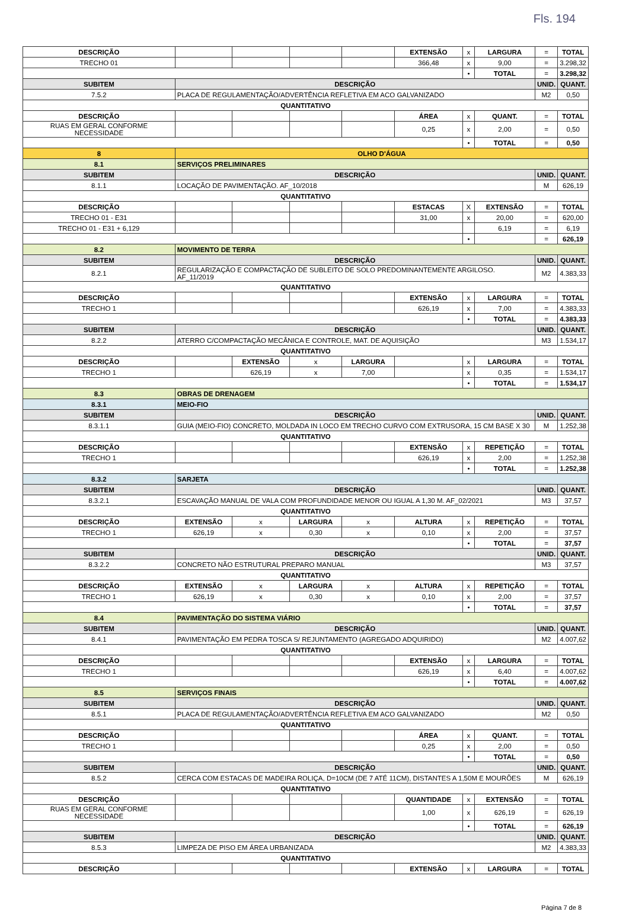Fls. 194
| DESCRIÇÃO | | | | | | EXTENSÃO | x | LARGURA | = | TOTAL |
| TRECHO 01 | | | | | | 366,48 | x | 9,00 | = | 3.298,32 |
| | | | | | | | • | TOTAL | = | 3.298,32 |
| SUBITEM | DESCRIÇÃO | | | | | | | | UNID. | QUANT. |
| 7.5.2 | PLACA DE REGULAMENTAÇÃO/ADVERTÊNCIA REFLETIVA EM ACO GALVANIZADO | | | | | | | | M2 | 0,50 |
| QUANTITATIVO | | | | | | | | | | |
| DESCRIÇÃO | | | | | | ÁREA | x | QUANT. | = | TOTAL |
| RUAS EM GERAL CONFORME NECESSIDADE | | | | | | 0,25 | x | 2,00 | = | 0,50 |
| | | | | | | | • | TOTAL | = | 0,50 |
| 8 | OLHO D'ÁGUA | | | | | | | | | |
| 8.1 | SERVIÇOS PRELIMINARES | | | | | | | | | |
| SUBITEM | DESCRIÇÃO | | | | | | | | UNID. | QUANT. |
| 8.1.1 | LOCAÇÃO DE PAVIMENTAÇÃO. AF_10/2018 | | | | | | | | M | 626,19 |
| QUANTITATIVO | | | | | | | | | | |
| DESCRIÇÃO | | | | | | ESTACAS | X | EXTENSÃO | = | TOTAL |
| TRECHO 01 - E31 | | | | | | 31,00 | x | 20,00 | = | 620,00 |
| TRECHO 01 - E31 + 6,129 | | | | | | | | 6,19 | = | 6,19 |
| | | | | | | | • | | = | 626,19 |
| 8.2 | MOVIMENTO DE TERRA | | | | | | | | | |
| SUBITEM | DESCRIÇÃO | | | | | | | | UNID. | QUANT. |
| 8.2.1 | REGULARIZAÇÃO E COMPACTAÇÃO DE SUBLEITO DE SOLO PREDOMINANTEMENTE ARGILOSO. AF_11/2019 | | | | | | | | M2 | 4.383,33 |
| QUANTITATIVO | | | | | | | | | | |
| DESCRIÇÃO | | | | | | EXTENSÃO | x | LARGURA | = | TOTAL |
| TRECHO 1 | | | | | | 626,19 | x | 7,00 | = | 4.383,33 |
| | | | | | | | • | TOTAL | = | 4.383,33 |
| SUBITEM | DESCRIÇÃO | | | | | | | | UNID. | QUANT. |
| 8.2.2 | ATERRO C/COMPACTAÇÃO MECÂNICA E CONTROLE, MAT. DE AQUISIÇÃO | | | | | | | | M3 | 1.534,17 |
| QUANTITATIVO | | | | | | | | | | |
| DESCRIÇÃO | | | EXTENSÃO | x | LARGURA | | x | LARGURA | = | TOTAL |
| TRECHO 1 | | | 626,19 | x | 7,00 | | x | 0,35 | = | 1.534,17 |
| | | | | | | | • | TOTAL | = | 1.534,17 |
| 8.3 | OBRAS DE DRENAGEM | | | | | | | | | |
| 8.3.1 | MEIO-FIO | | | | | | | | | |
| SUBITEM | DESCRIÇÃO | | | | | | | | UNID. | QUANT. |
| 8.3.1.1 | GUIA (MEIO-FIO) CONCRETO, MOLDADA IN LOCO EM TRECHO CURVO COM EXTRUSORA, 15 CM BASE X 30 | | | | | | | | M | 1.252,38 |
| QUANTITATIVO | | | | | | | | | | |
| DESCRIÇÃO | | | | | | EXTENSÃO | x | REPETIÇÃO | = | TOTAL |
| TRECHO 1 | | | | | | 626,19 | x | 2,00 | = | 1.252,38 |
| | | | | | | | • | TOTAL | = | 1.252,38 |
| 8.3.2 | SARJETA | | | | | | | | | |
| SUBITEM | DESCRIÇÃO | | | | | | | | UNID. | QUANT. |
| 8.3.2.1 | ESCAVAÇÃO MANUAL DE VALA COM PROFUNDIDADE MENOR OU IGUAL A 1,30 M. AF_02/2021 | | | | | | | | M3 | 37,57 |
| QUANTITATIVO | | | | | | | | | | |
| DESCRIÇÃO | | EXTENSÃO | x | LARGURA | x | ALTURA | x | REPETIÇÃO | = | TOTAL |
| TRECHO 1 | | 626,19 | x | 0,30 | x | 0,10 | x | 2,00 | = | 37,57 |
| | | | | | | | • | TOTAL | = | 37,57 |
| SUBITEM | DESCRIÇÃO | | | | | | | | UNID. | QUANT. |
| 8.3.2.2 | CONCRETO NÃO ESTRUTURAL PREPARO MANUAL | | | | | | | | M3 | 37,57 |
| QUANTITATIVO | | | | | | | | | | |
| DESCRIÇÃO | | EXTENSÃO | x | LARGURA | x | ALTURA | x | REPETIÇÃO | = | TOTAL |
| TRECHO 1 | | 626,19 | x | 0,30 | x | 0,10 | x | 2,00 | = | 37,57 |
| | | | | | | | • | TOTAL | = | 37,57 |
| 8.4 | PAVIMENTAÇÃO DO SISTEMA VIÁRIO | | | | | | | | | |
| SUBITEM | DESCRIÇÃO | | | | | | | | UNID. | QUANT. |
| 8.4.1 | PAVIMENTAÇÃO EM PEDRA TOSCA S/ REJUNTAMENTO (AGREGADO ADQUIRIDO) | | | | | | | | M2 | 4.007,62 |
| QUANTITATIVO | | | | | | | | | | |
| DESCRIÇÃO | | | | | | EXTENSÃO | x | LARGURA | = | TOTAL |
| TRECHO 1 | | | | | | 626,19 | x | 6,40 | = | 4.007,62 |
| | | | | | | | • | TOTAL | = | 4.007,62 |
| 8.5 | SERVIÇOS FINAIS | | | | | | | | | |
| SUBITEM | DESCRIÇÃO | | | | | | | | UNID. | QUANT. |
| 8.5.1 | PLACA DE REGULAMENTAÇÃO/ADVERTÊNCIA REFLETIVA EM ACO GALVANIZADO | | | | | | | | M2 | 0,50 |
| QUANTITATIVO | | | | | | | | | | |
| DESCRIÇÃO | | | | | | ÁREA | x | QUANT. | = | TOTAL |
| TRECHO 1 | | | | | | 0,25 | x | 2,00 | = | 0,50 |
| | | | | | | | • | TOTAL | = | 0,50 |
| SUBITEM | DESCRIÇÃO | | | | | | | | UNID. | QUANT. |
| 8.5.2 | CERCA COM ESTACAS DE MADEIRA ROLIÇA, D=10CM (DE 7 ATÉ 11CM), DISTANTES A 1,50M E MOURÕES | | | | | | | | M | 626,19 |
| QUANTITATIVO | | | | | | | | | | |
| DESCRIÇÃO | | | | | | QUANTIDADE | x | EXTENSÃO | = | TOTAL |
| RUAS EM GERAL CONFORME NECESSIDADE | | | | | | 1,00 | x | 626,19 | = | 626,19 |
| | | | | | | | • | TOTAL | = | 626,19 |
| SUBITEM | DESCRIÇÃO | | | | | | | | UNID. | QUANT. |
| 8.5.3 | LIMPEZA DE PISO EM ÁREA URBANIZADA | | | | | | | | M2 | 4.383,33 |
| QUANTITATIVO | | | | | | | | | | |
| DESCRIÇÃO | | | | | | EXTENSÃO | x | LARGURA | = | TOTAL |
Página 7 de 8